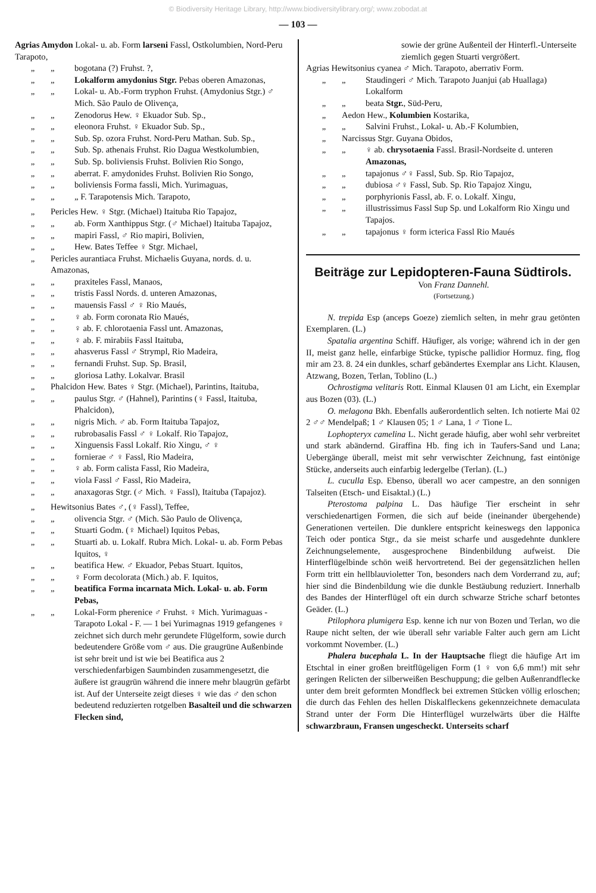© Biodiversity Heritage Library, http://www.biodiversitylibrary.org/; www.zobodat.at
— 103 —
Agrias Amydon Lokal- u. ab. Form larseni Fassl, Ostkolumbien, Nord-Peru Tarapoto,
„ „ bogotana (?) Fruhst. ?,
„ „ Lokalform amydonius Stgr. Pebas oberen Amazonas,
„ „ Lokal- u. Ab.-Form tryphon Fruhst. (Amydonius Stgr.) ♂ Mich. São Paulo de Olivença,
„ „ Zenodorus Hew. ♀ Ekuador Sub. Sp.,
„ „ eleonora Fruhst. ♀ Ekuador Sub. Sp.,
„ „ Sub. Sp. ozora Fruhst. Nord-Peru Mathan. Sub. Sp.,
„ „ Sub. Sp. athenais Fruhst. Rio Dagua Westkolumbien,
„ „ Sub. Sp. boliviensis Fruhst. Bolivien Rio Songo,
„ „ aberrat. F. amydonides Fruhst. Bolivien Rio Songo,
„ „ boliviensis Forma fassli, Mich. Yurimaguas,
„ „ „ F. Tarapotensis Mich. Tarapoto,
„ Pericles Hew. ♀ Stgr. (Michael) Itaituba Rio Tapajoz,
„ „ ab. Form Xanthippus Stgr. (♂ Michael) Itaituba Tapajoz,
„ „ mapiri Fassl, ♂ Rio mapiri, Bolivien,
„ „ Hew. Bates Teffee ♀ Stgr. Michael,
„ Pericles aurantiaca Fruhst. Michaelis Guyana, nords. d. u. Amazonas,
„ „ praxiteles Fassl, Manaos,
„ „ tristis Fassl Nords. d. unteren Amazonas,
„ „ mauensis Fassl ♂ ♀ Rio Maués,
„ „ ♀ ab. Form coronata Rio Maués,
„ „ ♀ ab. F. chlorotaenia Fassl unt. Amazonas,
„ „ ♀ ab. F. mirabiis Fassl Itaituba,
„ „ ahasverus Fassl ♂ Strympl, Rio Madeira,
„ „ fernandi Fruhst. Sup. Sp. Brasil,
„ „ gloriosa Lathy. Lokalvar. Brasil
„ Phalcidon Hew. Bates ♀ Stgr. (Michael), Parintins, Itaituba,
„ „ paulus Stgr. ♂ (Hahnel), Parintins (♀ Fassl, Itaituba, Phalcidon),
„ „ nigris Mich. ♂ ab. Form Itaituba Tapajoz,
„ „ rubrobasalis Fassl ♂ ♀ Lokalf. Rio Tapajoz,
„ „ Xinguensis Fassl Lokalf. Rio Xingu, ♂ ♀
„ „ fornierae ♂ ♀ Fassl, Rio Madeira,
„ „ ♀ ab. Form calista Fassl, Rio Madeira,
„ „ viola Fassl ♂ Fassl, Rio Madeira,
„ „ anaxagoras Stgr. (♂ Mich. ♀ Fassl), Itaituba (Tapajoz).
„ Hewitsonius Bates ♂, (♀ Fassl), Teffee,
„ „ olivencia Stgr. ♂ (Mich. São Paulo de Olivença,
„ „ Stuarti Godm. (♀ Michael) Iquitos Pebas,
„ „ Stuarti ab. u. Lokalf. Rubra Mich. Lokal- u. ab. Form Pebas Iquitos, ♀
„ „ beatifica Hew. ♂ Ekuador, Pebas Stuart. Iquitos,
„ „ ♀ Form decolorata (Mich.) ab. F. Iquitos,
„ „ beatifica Forma incarnata Mich. Lokal- u. ab. Form Pebas,
„ „ Lokal-Form pherenice ♂ Fruhst. ♀ Mich. Yurimaguas - Tarapoto Lokal - F. — 1 bei Yurimagnas 1919 gefangenes ♀ zeichnet sich durch mehr gerundete Flügelform, sowie durch bedeutendere Größe vom ♂ aus. Die graugrüne Außenbinde ist sehr breit und ist wie bei Beatifica aus 2 verschiedenfarbigen Saumbinden zusammengesetzt, die äußere ist graugrün während die innere mehr blaugrün gefärbt ist. Auf der Unterseite zeigt dieses ♀ wie das ♂ den schon bedeutend reduzierten rotgelben Basalteil und die schwarzen Flecken sind,
sowie der grüne Außenteil der Hinterfl.-Unterseite ziemlich gegen Stuarti vergrößert.
Agrias Hewitsonius cyanea ♂ Mich. Tarapoto, aberrativ Form.
„ „ Staudingeri ♂ Mich. Tarapoto Juanjui (ab Huallaga) Lokalform
„ „ beata Stgr., Süd-Peru,
„ Aedon Hew., Kolumbien Kostarika,
„ „ Salvini Fruhst., Lokal- u. Ab.-F Kolumbien,
„ Narcissus Stgr. Guyana Obidos,
„ „ ♀ ab. chrysotaenia Fassl. Brasil-Nordseite d. unteren Amazonas,
„ „ tapajonus ♂♀ Fassl, Sub. Sp. Rio Tapajoz,
„ „ dubiosa ♂♀ Fassl, Sub. Sp. Rio Tapajoz Xingu,
„ „ porphyrionis Fassl, ab. F. o. Lokalf. Xingu,
„ „ illustrissimus Fassl Sup Sp. und Lokalform Rio Xingu und Tapajos.
„ „ tapajonus ♀ form icterica Fassl Rio Maués
Beiträge zur Lepidopteren-Fauna Südtirols.
Von Franz Dannehl.
(Fortsetzung.)
N. trepida Esp (anceps Goeze) ziemlich selten, in mehr grau getönten Exemplaren. (L.)
Spatalia argentina Schiff. Häufiger, als vorige; während ich in der gen II, meist ganz helle, einfarbige Stücke, typische pallidior Hormuz. fing, flog mir am 23. 8. 24 ein dunkles, scharf gebändertes Exemplar ans Licht. Klausen, Atzwang, Bozen, Terlan, Toblino (L.)
Ochrostigma velitaris Rott. Einmal Klausen 01 am Licht, ein Exemplar aus Bozen (03). (L.)
O. melagona Bkh. Ebenfalls außerordentlich selten. Ich notierte Mai 02 2 ♂♂ Mendelpaß; 1 ♂ Klausen 05; 1 ♂ Lana, 1 ♂ Tione L.
Lophopteryx camelina L. Nicht gerade häufig, aber wohl sehr verbreitet und stark abändernd. Giraffina Hb. fing ich in Taufers-Sand und Lana; Uebergänge überall, meist mit sehr verwischter Zeichnung, fast eintönige Stücke, anderseits auch einfarbig ledergelbe (Terlan). (L.)
L. cuculla Esp. Ebenso, überall wo acer campestre, an den sonnigen Talseiten (Etsch- und Eisaktal.) (L.)
Pterostoma palpina L. Das häufige Tier erscheint in sehr verschiedenartigen Formen, die sich auf beide (ineinander übergehende) Generationen verteilen. Die dunklere entspricht keineswegs den lapponica Teich oder pontica Stgr., da sie meist scharfe und ausgedehnte dunklere Zeichnungselemente, ausgesprochene Bindenbildung aufweist. Die Hinterflügelbinde schön weiß hervortretend. Bei der gegensätzlichen hellen Form tritt ein hellblauvioletter Ton, besonders nach dem Vorderrand zu, auf; hier sind die Bindenbildung wie die dunkle Bestäubung reduziert. Innerhalb des Bandes der Hinterflügel oft ein durch schwarze Striche scharf betontes Geäder. (L.)
Ptilophora plumigera Esp. kenne ich nur von Bozen und Terlan, wo die Raupe nicht selten, der wie überall sehr variable Falter auch gern am Licht vorkommt November. (L.)
Phalera bucephala L. In der Hauptsache fliegt die häufige Art im Etschtal in einer großen breitflügeligen Form (1 ♀ von 6,6 mm!) mit sehr geringen Relicten der silberweißen Beschuppung; die gelben Außenrandflecke unter dem breit geformten Mondfleck bei extremen Stücken völlig erloschen; die durch das Fehlen des hellen Diskalfleckens gekennzeichnete demaculata Strand unter der Form Die Hinterflügel wurzelwärts über die Hälfte schwarzbraun, Fransen ungescheckt. Unterseits scharf